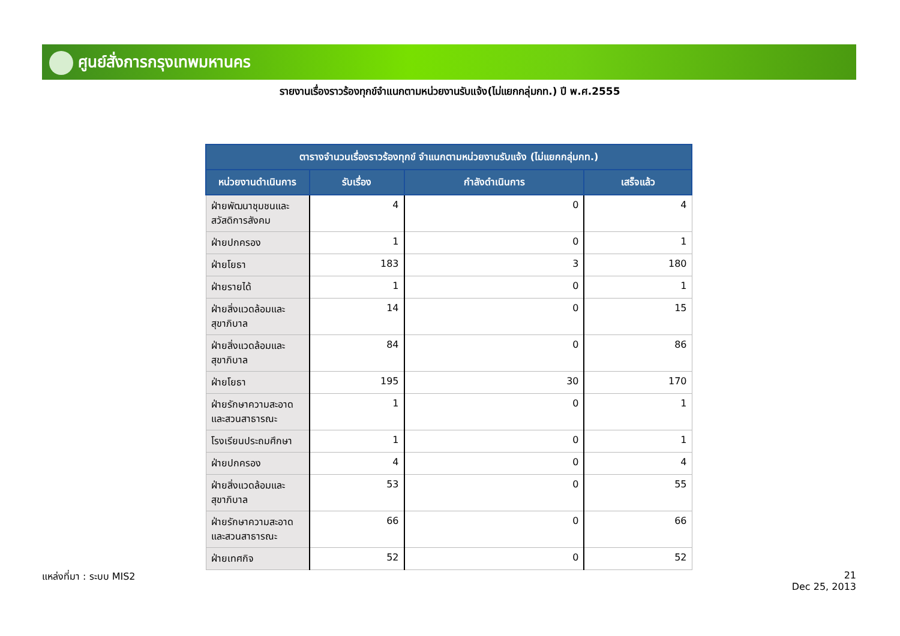ศูนย์สั่งการกรุงเทพมหานคร
รายงานเรื่องราวร้องทุกข์จำแนกตามหน่วยงานรับแจ้ง(ไม่แยกกลุ่มกท.) ปี พ.ศ.2555
| ตารางจำนวนเรื่องราวร้องทุกข์ จำแนกตามหน่วยงานรับแจ้ง (ไม่แยกกลุ่มกท.) | | | |
| --- | --- | --- | --- |
| หน่วยงานดำเนินการ | รับเรื่อง | กำลังดำเนินการ | เสร็จแล้ว |
| ฝ่ายพัฒนาชุมชนและสวัสดิการสังคม | 4 | 0 | 4 |
| ฝ่ายปกครอง | 1 | 0 | 1 |
| ฝ่ายโยธา | 183 | 3 | 180 |
| ฝ่ายรายได้ | 1 | 0 | 1 |
| ฝ่ายสิ่งแวดล้อมและสุขาภิบาล | 14 | 0 | 15 |
| ฝ่ายสิ่งแวดล้อมและสุขาภิบาล | 84 | 0 | 86 |
| ฝ่ายโยธา | 195 | 30 | 170 |
| ฝ่ายรักษาความสะอาดและสวนสาธารณะ | 1 | 0 | 1 |
| โรงเรียนประถมศึกษา | 1 | 0 | 1 |
| ฝ่ายปกครอง | 4 | 0 | 4 |
| ฝ่ายสิ่งแวดล้อมและสุขาภิบาล | 53 | 0 | 55 |
| ฝ่ายรักษาความสะอาดและสวนสาธารณะ | 66 | 0 | 66 |
| ฝ่ายเทศกิจ | 52 | 0 | 52 |
แหล่งที่มา : ระบบ MIS2
21
Dec 25, 2013